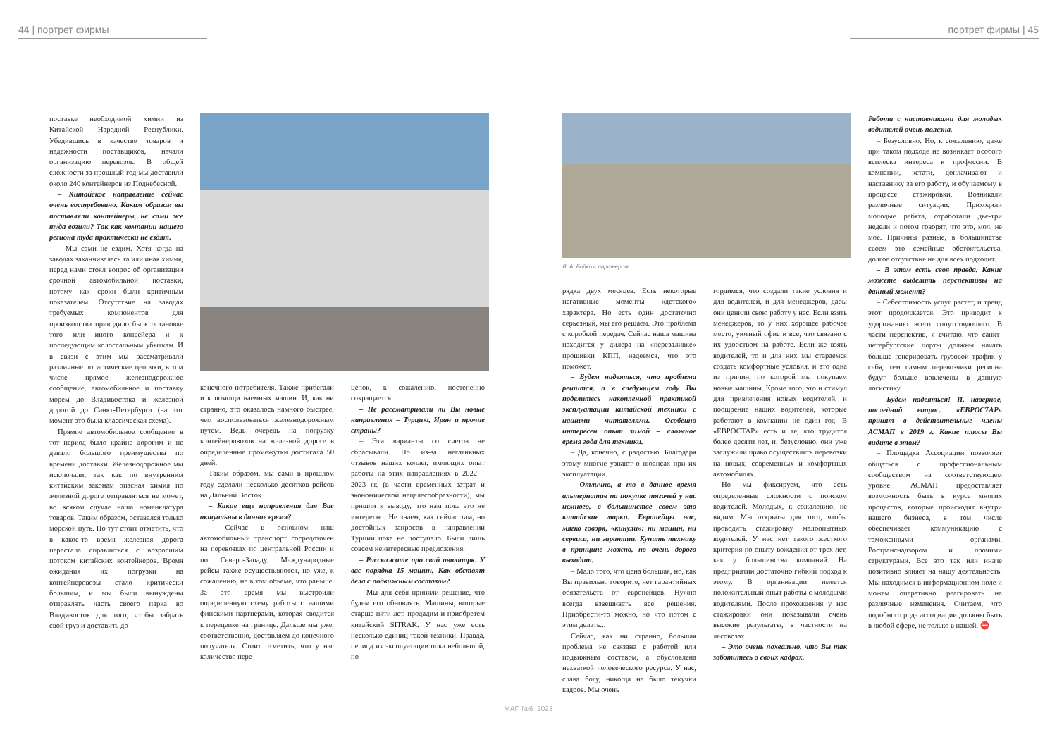44 | портрет фирмы портрет фирмы | 45
поставке необходимой химии из Китайской Народной Республики. Убедившись в качестве товаров и надежности поставщиков, начали организацию перевозок. В общей сложности за прошлый год мы доставили около 240 контейнеров из Поднебесной.
– Китайское направление сейчас очень востребовано. Каким образом вы поставляли контейнеры, не сами же туда возили? Так как компании нашего региона туда практически не ездят.
– Мы сами не ездим. Хотя когда на заводах заканчивалась та или иная химия, перед нами стоял вопрос об организации срочной автомобильной поставки, потому как сроки были критичным показателем. Отсутствие на заводах требуемых компонентов для производства приводило бы к остановке того или иного конвейера и к последующим колоссальным убыткам. И в связи с этим мы рассматривали различные логистические цепочки, в том числе прямое железнодорожное сообщение, автомобильное и поставку морем до Владивостока и железной дорогой до Санкт-Петербурга (на тот момент это была классическая схема).
Прямое автомобильное сообщение в тот период было крайне дорогим и не давало большого преимущества по времени доставки. Железнодорожное мы исключали, так как по внутренним китайским законам опасная химия по железной дороге отправляться не может, во всяком случае наша номенклатура товаров. Таким образом, оставался только морской путь. Но тут стоит отметить, что в какое-то время железная дорога перестала справляться с возросшим потоком китайских контейнеров. Время ожидания их погрузки на контейнеровозы стало критически большим, и мы были вынуждены отправлять часть своего парка во Владивосток для того, чтобы забрать свой груз и доставить до
конечного потребителя. Также прибегали и к помощи наемных машин. И, как ни странно, это оказалось намного быстрее, чем воспользоваться железнодорожным путем. Ведь очередь на погрузку контейнеровозов на железной дороге в определенные промежутки достигала 50 дней.
Таким образом, мы сами в прошлом году сделали несколько десятков рейсов на Дальний Восток.
– Какие еще направления для Вас актуальны в данное время?
– Сейчас в основном наш автомобильный транспорт сосредоточен на перевозках по центральной России и по Северо-Западу. Международные рейсы также осуществляются, но уже, к сожалению, не в том объеме, что раньше. За это время мы выстроили определенную схему работы с нашими финскими партнерами, которая сводится к перецепке на границе. Дальше мы уже, соответственно, доставляем до конечного получателя. Стоит отметить, что у нас количество пере-
цепок, к сожалению, постепенно сокращается.
– Не рассматривали ли Вы новые направления – Турцию, Иран и прочие страны?
– Эти варианты со счетов не сбрасывали. Но из-за негативных отзывов наших коллег, имеющих опыт работы на этих направлениях в 2022 – 2023 гг. (в части временных затрат и экономической нецелесообразности), мы пришли к выводу, что нам пока это не интересно. Не знаем, как сейчас там, но достойных запросов в направлении Турции пока не поступало. Были лишь совсем неинтересные предложения.
– Расскажите про свой автопарк. У вас порядка 15 машин. Как обстоят дела с подвижным составом?
– Мы для себя приняли решение, что будем его обновлять. Машины, которые старше пяти лет, продадим и приобретем китайский SITRAK. У нас уже есть несколько единиц такой техники. Правда, период их эксплуатации пока небольшой, по-
Я. А. Бойко с партнером
рядка двух месяцев. Есть некоторые негативные моменты «детского» характера. Но есть один достаточно серьезный, мы его решаем. Это проблема с коробкой передач. Сейчас наша машина находится у дилера на «перезаливке» прошивки КПП, надеемся, что это поможет.
– Будем надеяться, что проблема решится, а в следующем году Вы поделитесь накопленной практикой эксплуатации китайской техники с нашими читателями. Особенно интересен опыт зимой – сложное время года для техники.
– Да, конечно, с радостью. Благодаря этому многие узнают о нюансах при их эксплуатации.
– Отлично, а то в данное время альтернатив по покупке тягачей у нас немного, в большинстве своем это китайские марки. Европейцы нас, мягко говоря, «кинули»: ни машин, ни сервиса, ни гарантии. Купить технику в принципе можно, но очень дорого выходит.
– Мало того, что цена большая, но, как Вы правильно говорите, нет гарантийных обязательств от европейцев. Нужно всегда взвешивать все решения. Приобрести-то можно, но что потом с этим делать...
Сейчас, как ни странно, большая проблема не связана с работой или подвижным составом, а обусловлена нехваткой человеческого ресурса. У нас, слава богу, никогда не было текучки кадров. Мы очень
гордимся, что создали такие условия и для водителей, и для менеджеров, дабы они ценили свою работу у нас. Если взять менеджеров, то у них хорошее рабочее место, уютный офис и все, что связано с их удобством на работе. Если же взять водителей, то и для них мы стараемся создать комфортные условия, и это одна из причин, по которой мы покупаем новые машины. Кроме того, это и стимул для привлечения новых водителей, и поощрение наших водителей, которые работают в компании не один год. В «ЕВРОСТАР» есть и те, кто трудится более десяти лет, и, безусловно, они уже заслужили право осуществлять перевозки на новых, современных и комфортных автомобилях.
Но мы фиксируем, что есть определенные сложности с поиском водителей. Молодых, к сожалению, не видим. Мы открыты для того, чтобы проводить стажировку малоопытных водителей. У нас нет такого жесткого критерия по опыту вождения от трех лет, как у большинства компаний. На предприятии достаточно гибкий подход к этому. В организации имеется положительный опыт работы с молодыми водителями. После прохождения у нас стажировки они показывали очень высокие результаты, в частности на лесовозах.
– Это очень похвально, что Вы так заботитесь о своих кадрах.
Работа с наставниками для молодых водителей очень полезна.
– Безусловно. Но, к сожалению, даже при таком подходе не возникает особого всплеска интереса к профессии. В компании, кстати, доплачивают и наставнику за его работу, и обучаемому в процессе стажировки. Возникали различные ситуации. Приходили молодые ребята, отработали две-три недели и потом говорят, что это, мол, не мое. Причины разные, в большинстве своем это семейные обстоятельства, долгое отсутствие не для всех подходит.
– В этом есть своя правда. Какие можете выделить перспективы на данный момент?
– Себестоимость услуг растет, и тренд этот продолжается. Это приводит к удорожанию всего сопутствующего. В части перспектив, я считаю, что санкт-петербургские порты должны начать больше генерировать грузовой трафик у себя, тем самым перевозчики региона будут больше вовлечены в данную логистику.
– Будем надеяться! И, наверное, последний вопрос. «ЕВРОСТАР» принят в действительные члены АСМАП в 2019 г. Какие плюсы Вы видите в этом?
– Площадка Ассоциации позволяет общаться с профессиональным сообществом на соответствующем уровне. АСМАП предоставляет возможность быть в курсе многих процессов, которые происходят внутри нашего бизнеса, в том числе обеспечивает коммуникацию с таможенными органами, Ространснадзором и прочими структурами. Все это так или иначе позитивно влияет на нашу деятельность. Мы находимся в информационном поле и можем оперативно реагировать на различные изменения. Считаем, что подобного рода ассоциации должны быть в любой сфере, не только в нашей. ⛔
МАП №6_2023